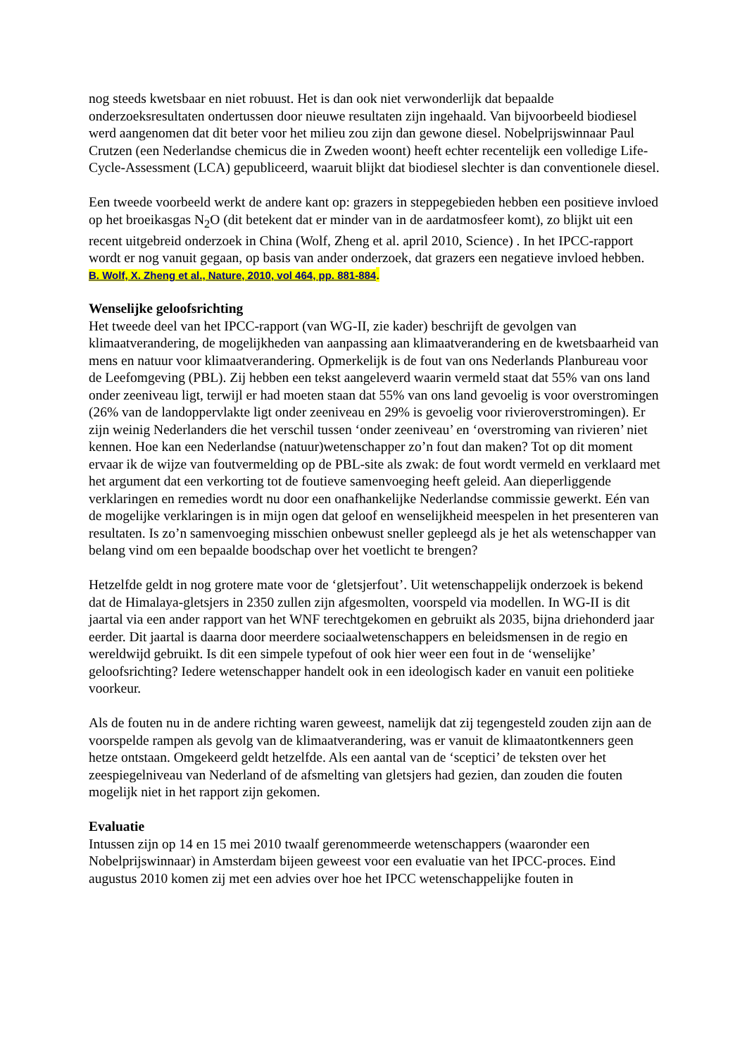nog steeds kwetsbaar en niet robuust. Het is dan ook niet verwonderlijk dat bepaalde onderzoeksresultaten ondertussen door nieuwe resultaten zijn ingehaald. Van bijvoorbeeld biodiesel werd aangenomen dat dit beter voor het milieu zou zijn dan gewone diesel. Nobelprijswinnaar Paul Crutzen (een Nederlandse chemicus die in Zweden woont) heeft echter recentelijk een volledige Life-Cycle-Assessment (LCA) gepubliceerd, waaruit blijkt dat biodiesel slechter is dan conventionele diesel.
Een tweede voorbeeld werkt de andere kant op: grazers in steppegebieden hebben een positieve invloed op het broeikasgas N<sub>2</sub>O (dit betekent dat er minder van in de aardatmosfeer komt), zo blijkt uit een recent uitgebreid onderzoek in China (Wolf, Zheng et al. april 2010, Science) . In het IPCC-rapport wordt er nog vanuit gegaan, op basis van ander onderzoek, dat grazers een negatieve invloed hebben.
B. Wolf, X. Zheng et al., Nature, 2010, vol 464, pp. 881-884.
Wenselijke geloofsrichting
Het tweede deel van het IPCC-rapport (van WG-II, zie kader) beschrijft de gevolgen van klimaatverandering, de mogelijkheden van aanpassing aan klimaatverandering en de kwetsbaarheid van mens en natuur voor klimaatverandering. Opmerkelijk is de fout van ons Nederlands Planbureau voor de Leefomgeving (PBL). Zij hebben een tekst aangeleverd waarin vermeld staat dat 55% van ons land onder zeeniveau ligt, terwijl er had moeten staan dat 55% van ons land gevoelig is voor overstromingen (26% van de landoppervlakte ligt onder zeeniveau en 29% is gevoelig voor rivieroverstromingen). Er zijn weinig Nederlanders die het verschil tussen ‘onder zeeniveau’ en ‘overstroming van rivieren’ niet kennen. Hoe kan een Nederlandse (natuur)wetenschapper zo’n fout dan maken? Tot op dit moment ervaar ik de wijze van foutvermelding op de PBL-site als zwak: de fout wordt vermeld en verklaard met het argument dat een verkorting tot de foutieve samenvoeging heeft geleid. Aan dieperliggende verklaringen en remedies wordt nu door een onafhankelijke Nederlandse commissie gewerkt. Eén van de mogelijke verklaringen is in mijn ogen dat geloof en wenselijkheid meespelen in het presenteren van resultaten. Is zo’n samenvoeging misschien onbewust sneller gepleegd als je het als wetenschapper van belang vind om een bepaalde boodschap over het voetlicht te brengen?
Hetzelfde geldt in nog grotere mate voor de ‘gletsjerfout’. Uit wetenschappelijk onderzoek is bekend dat de Himalaya-gletsjers in 2350 zullen zijn afgesmolten, voorspeld via modellen. In WG-II is dit jaartal via een ander rapport van het WNF terechtgekomen en gebruikt als 2035, bijna driehonderd jaar eerder. Dit jaartal is daarna door meerdere sociaalwetenschappers en beleidsmensen in de regio en wereldwijd gebruikt. Is dit een simpele typefout of ook hier weer een fout in de ‘wenselijke’ geloofsrichting? Iedere wetenschapper handelt ook in een ideologisch kader en vanuit een politieke voorkeur.
Als de fouten nu in de andere richting waren geweest, namelijk dat zij tegengesteld zouden zijn aan de voorspelde rampen als gevolg van de klimaatverandering, was er vanuit de klimaatontkenners geen hetze ontstaan. Omgekeerd geldt hetzelfde. Als een aantal van de ‘sceptici’ de teksten over het zeespiegelniveau van Nederland of de afsmelting van gletsjers had gezien, dan zouden die fouten mogelijk niet in het rapport zijn gekomen.
Evaluatie
Intussen zijn op 14 en 15 mei 2010 twaalf gerenommeerde wetenschappers (waaronder een Nobelprijswinnaar) in Amsterdam bijeen geweest voor een evaluatie van het IPCC-proces. Eind augustus 2010 komen zij met een advies over hoe het IPCC wetenschappelijke fouten in